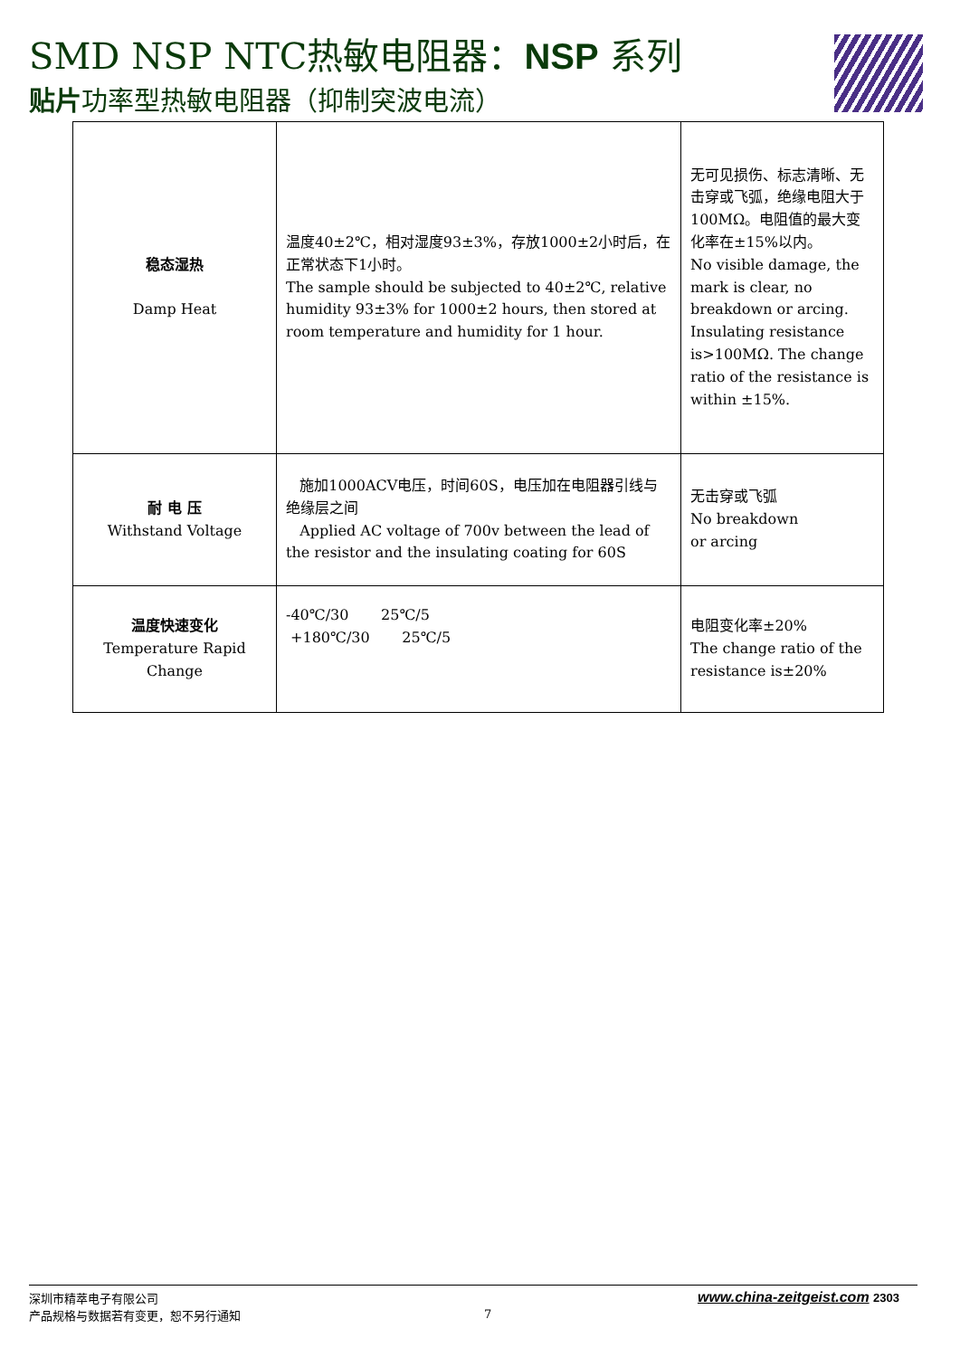SMD NSP NTC热敏电阻器：NSP 系列
贴片功率型热敏电阻器（抑制突波电流）
| 稳态湿热 Damp Heat | 温度40±2℃，相对湿度93±3%，存放1000±2小时后，在正常状态下1小时。 The sample should be subjected to 40±2℃, relative humidity 93±3% for 1000±2 hours, then stored at room temperature and humidity for 1 hour. | 无可见损伤、标志清晰、无击穿或飞弧，绝缘电阻大于100MΩ。电阻值的最大变化率在±15%以内。 No visible damage, the mark is clear, no breakdown or arcing. Insulating resistance is>100MΩ. The change ratio of the resistance is within ±15%. |
| 耐 电 压 Withstand Voltage | 施加1000ACV电压，时间60S，电压加在电阻器引线与绝缘层之间 Applied AC voltage of 700v between the lead of the resistor and the insulating coating for 60S | 无击穿或飞弧 No breakdown or arcing |
| 温度快速变化 Temperature Rapid Change | -40℃/30 25℃/5 +180℃/30 25℃/5 | 电阻变化率±20% The change ratio of the resistance is±20% |
深圳市精萃电子有限公司
产品规格与数据若有变更，恕不另行通知
7
www.china-zeitgeist.com 2303